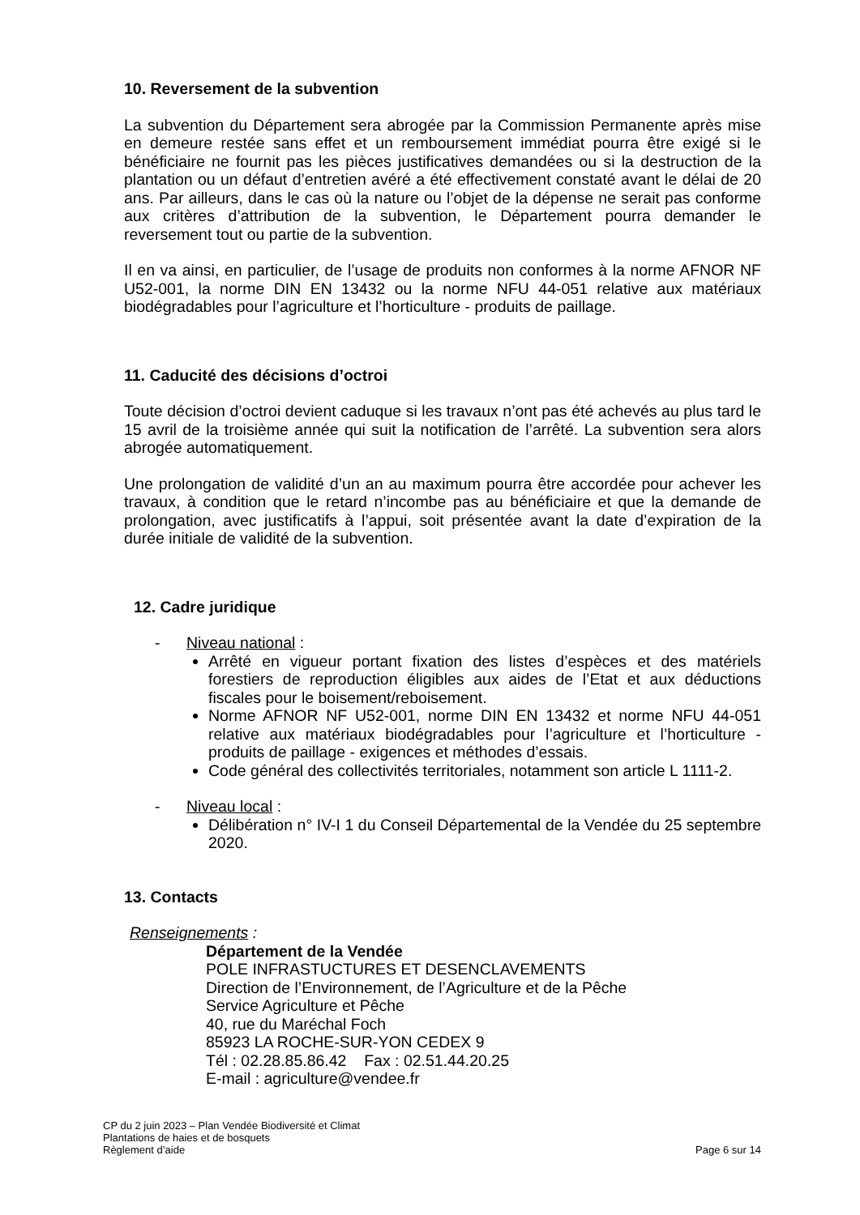10. Reversement de la subvention
La subvention du Département sera abrogée par la Commission Permanente après mise en demeure restée sans effet et un remboursement immédiat pourra être exigé si le bénéficiaire ne fournit pas les pièces justificatives demandées ou si la destruction de la plantation ou un défaut d’entretien avéré a été effectivement constaté avant le délai de 20 ans. Par ailleurs, dans le cas où la nature ou l’objet de la dépense ne serait pas conforme aux critères d’attribution de la subvention, le Département pourra demander le reversement tout ou partie de la subvention.
Il en va ainsi, en particulier, de l’usage de produits non conformes à la norme AFNOR NF U52-001, la norme DIN EN 13432 ou la norme NFU 44-051 relative aux matériaux biodégradables pour l’agriculture et l’horticulture - produits de paillage.
11. Caducité des décisions d’octroi
Toute décision d’octroi devient caduque si les travaux n’ont pas été achevés au plus tard le 15 avril de la troisième année qui suit la notification de l’arrêté. La subvention sera alors abrogée automatiquement.
Une prolongation de validité d’un an au maximum pourra être accordée pour achever les travaux, à condition que le retard n’incombe pas au bénéficiaire et que la demande de prolongation, avec justificatifs à l’appui, soit présentée avant la date d’expiration de la durée initiale de validité de la subvention.
12. Cadre juridique
- Niveau national :
Arrêté en vigueur portant fixation des listes d’espèces et des matériels forestiers de reproduction éligibles aux aides de l’Etat et aux déductions fiscales pour le boisement/reboisement.
Norme AFNOR NF U52-001, norme DIN EN 13432 et norme NFU 44-051 relative aux matériaux biodégradables pour l’agriculture et l’horticulture - produits de paillage - exigences et méthodes d’essais.
Code général des collectivités territoriales, notamment son article L 1111-2.
- Niveau local :
Délibération n° IV-I 1 du Conseil Départemental de la Vendée du 25 septembre 2020.
13. Contacts
Renseignements :
Département de la Vendée
POLE INFRASTUCTURES ET DESENCLAVEMENTS
Direction de l’Environnement, de l’Agriculture et de la Pêche
Service Agriculture et Pêche
40, rue du Maréchal Foch
85923 LA ROCHE-SUR-YON CEDEX 9
Tél : 02.28.85.86.42 Fax : 02.51.44.20.25
E-mail : agriculture@vendee.fr
CP du 2 juin 2023 – Plan Vendée Biodiversité et Climat
Plantations de haies et de bosquets
Règlement d’aide
Page 6 sur 14